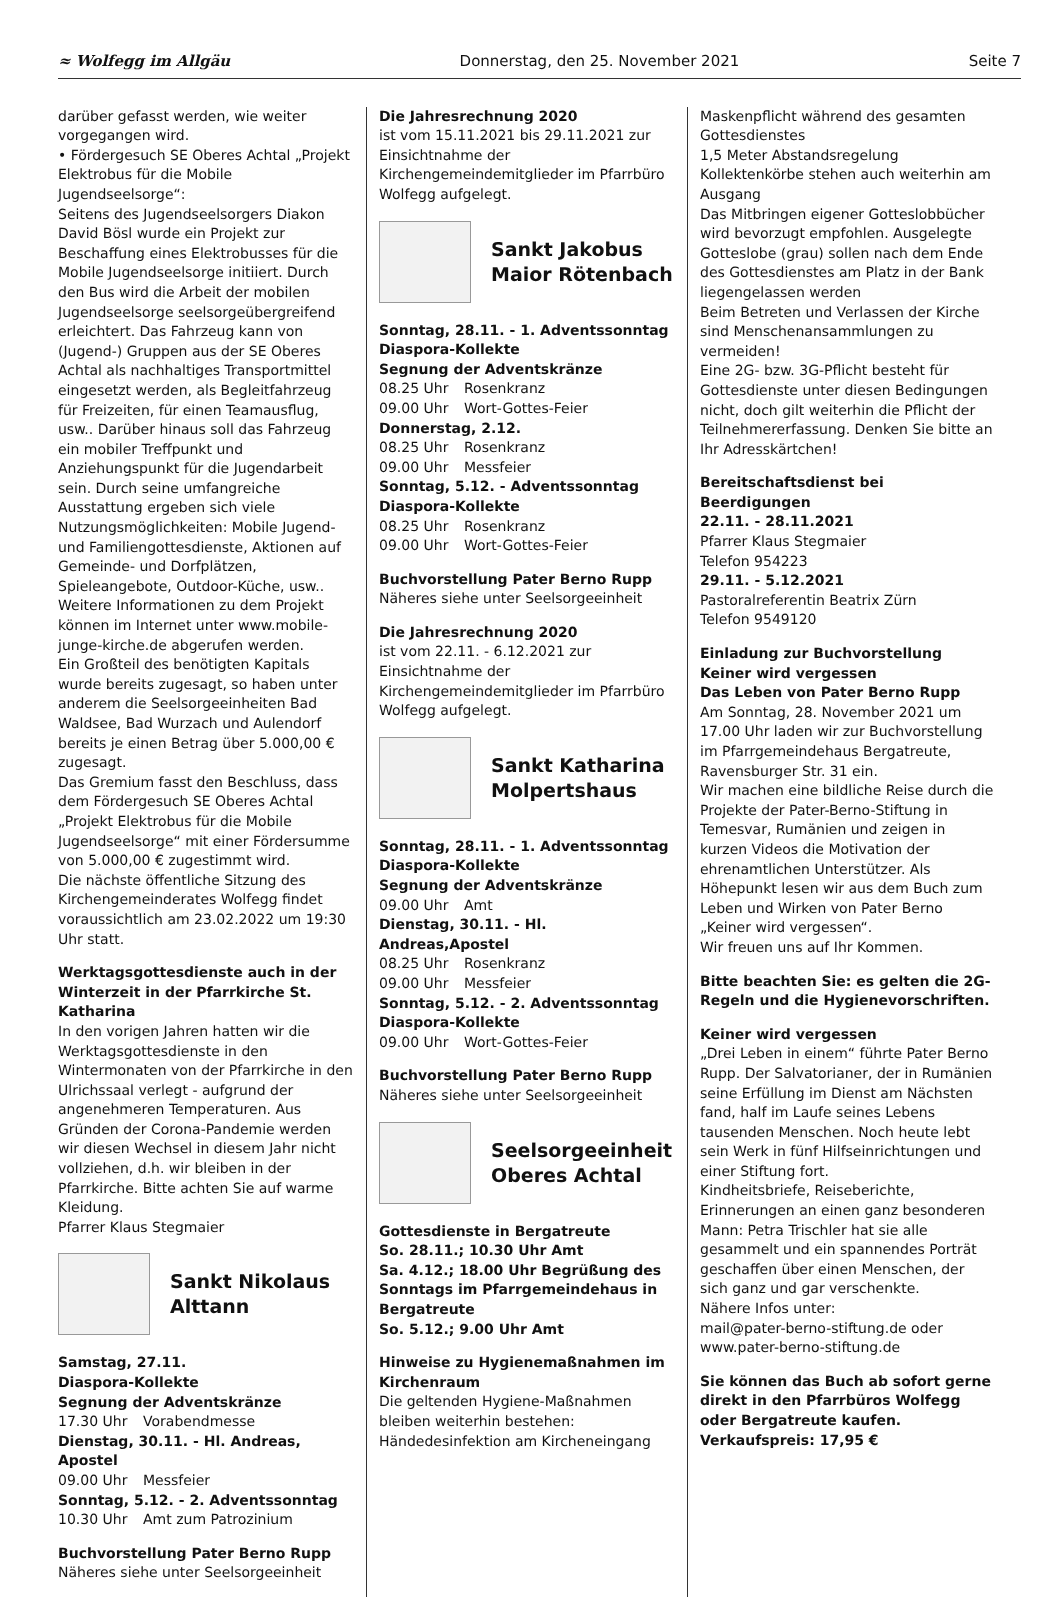≈ Wolfegg im Allgäu Donnerstag, den 25. November 2021 Seite 7
darüber gefasst werden, wie weiter vorgegangen wird.
• Fördergesuch SE Oberes Achtal „Projekt Elektrobus für die Mobile Jugendseelsorge“:
Seitens des Jugendseelsorgers Diakon David Bösl wurde ein Projekt zur Beschaffung eines Elektrobusses für die Mobile Jugendseelsorge initiiert. Durch den Bus wird die Arbeit der mobilen Jugendseelsorge seelsorgeübergreifend erleichtert. Das Fahrzeug kann von (Jugend-) Gruppen aus der SE Oberes Achtal als nachhaltiges Transportmittel eingesetzt werden, als Begleitfahrzeug für Freizeiten, für einen Teamausflug, usw.. Darüber hinaus soll das Fahrzeug ein mobiler Treffpunkt und Anziehungspunkt für die Jugendarbeit sein. Durch seine umfangreiche Ausstattung ergeben sich viele Nutzungsmöglichkeiten: Mobile Jugend- und Familiengottesdienste, Aktionen auf Gemeinde- und Dorfplätzen, Spieleangebote, Outdoor-Küche, usw.. Weitere Informationen zu dem Projekt können im Internet unter www.mobile-junge-kirche.de abgerufen werden.
Ein Großteil des benötigten Kapitals wurde bereits zugesagt, so haben unter anderem die Seelsorgeeinheiten Bad Waldsee, Bad Wurzach und Aulendorf bereits je einen Betrag über 5.000,00 € zugesagt.
Das Gremium fasst den Beschluss, dass dem Fördergesuch SE Oberes Achtal „Projekt Elektrobus für die Mobile Jugendseelsorge“ mit einer Fördersumme von 5.000,00 € zugestimmt wird.
Die nächste öffentliche Sitzung des Kirchengemeinderates Wolfegg findet voraussichtlich am 23.02.2022 um 19:30 Uhr statt.
Werktagsgottesdienste auch in der Winterzeit in der Pfarrkirche St. Katharina
In den vorigen Jahren hatten wir die Werktagsgottesdienste in den Wintermonaten von der Pfarrkirche in den Ulrichssaal verlegt - aufgrund der angenehmeren Temperaturen. Aus Gründen der Corona-Pandemie werden wir diesen Wechsel in diesem Jahr nicht vollziehen, d.h. wir bleiben in der Pfarrkirche. Bitte achten Sie auf warme Kleidung.
Pfarrer Klaus Stegmaier
Sankt Nikolaus
Alttann
Samstag, 27.11.
Diaspora-Kollekte
Segnung der Adventskränze
17.30 Uhr Vorabendmesse
Dienstag, 30.11. - Hl. Andreas, Apostel
09.00 Uhr Messfeier
Sonntag, 5.12. - 2. Adventssonntag
10.30 Uhr Amt zum Patrozinium
Buchvorstellung Pater Berno Rupp
Näheres siehe unter Seelsorgeeinheit
Die Jahresrechnung 2020
ist vom 15.11.2021 bis 29.11.2021 zur Einsichtnahme der Kirchengemeindemitglieder im Pfarrbüro Wolfegg aufgelegt.
Sankt Jakobus
Maior Rötenbach
Sonntag, 28.11. - 1. Adventssonntag
Diaspora-Kollekte
Segnung der Adventskränze
08.25 Uhr Rosenkranz
09.00 Uhr Wort-Gottes-Feier
Donnerstag, 2.12.
08.25 Uhr Rosenkranz
09.00 Uhr Messfeier
Sonntag, 5.12. - Adventssonntag
Diaspora-Kollekte
08.25 Uhr Rosenkranz
09.00 Uhr Wort-Gottes-Feier
Buchvorstellung Pater Berno Rupp
Näheres siehe unter Seelsorgeeinheit
Die Jahresrechnung 2020
ist vom 22.11. - 6.12.2021 zur Einsichtnahme der Kirchengemeindemitglieder im Pfarrbüro Wolfegg aufgelegt.
Sankt Katharina
Molpertshaus
Sonntag, 28.11. - 1. Adventssonntag
Diaspora-Kollekte
Segnung der Adventskränze
09.00 Uhr Amt
Dienstag, 30.11. - Hl. Andreas,Apostel
08.25 Uhr Rosenkranz
09.00 Uhr Messfeier
Sonntag, 5.12. - 2. Adventssonntag
Diaspora-Kollekte
09.00 Uhr Wort-Gottes-Feier
Buchvorstellung Pater Berno Rupp
Näheres siehe unter Seelsorgeeinheit
Seelsorgeeinheit
Oberes Achtal
Gottesdienste in Bergatreute
So. 28.11.; 10.30 Uhr Amt
Sa. 4.12.; 18.00 Uhr Begrüßung des Sonntags im Pfarrgemeindehaus in Bergatreute
So. 5.12.; 9.00 Uhr Amt
Hinweise zu Hygienemaßnahmen im Kirchenraum
Die geltenden Hygiene-Maßnahmen bleiben weiterhin bestehen:
Händedesinfektion am Kircheneingang
Maskenpflicht während des gesamten Gottesdienstes
1,5 Meter Abstandsregelung
Kollektenkörbe stehen auch weiterhin am Ausgang
Das Mitbringen eigener Gotteslobbücher wird bevorzugt empfohlen. Ausgelegte Gotteslobe (grau) sollen nach dem Ende des Gottesdienstes am Platz in der Bank liegengelassen werden
Beim Betreten und Verlassen der Kirche sind Menschenansammlungen zu vermeiden!
Eine 2G- bzw. 3G-Pflicht besteht für Gottesdienste unter diesen Bedingungen nicht, doch gilt weiterhin die Pflicht der Teilnehmererfassung. Denken Sie bitte an Ihr Adresskärtchen!
Bereitschaftsdienst bei Beerdigungen
22.11. - 28.11.2021
Pfarrer Klaus Stegmaier
Telefon 954223
29.11. - 5.12.2021
Pastoralreferentin Beatrix Zürn
Telefon 9549120
Einladung zur Buchvorstellung
Keiner wird vergessen
Das Leben von Pater Berno Rupp
Am Sonntag, 28. November 2021 um 17.00 Uhr laden wir zur Buchvorstellung im Pfarrgemeindehaus Bergatreute, Ravensburger Str. 31 ein.
Wir machen eine bildliche Reise durch die Projekte der Pater-Berno-Stiftung in Temesvar, Rumänien und zeigen in kurzen Videos die Motivation der ehrenamtlichen Unterstützer. Als Höhepunkt lesen wir aus dem Buch zum Leben und Wirken von Pater Berno „Keiner wird vergessen“.
Wir freuen uns auf Ihr Kommen.
Bitte beachten Sie: es gelten die 2G-Regeln und die Hygienevorschriften.
Keiner wird vergessen
„Drei Leben in einem“ führte Pater Berno Rupp. Der Salvatorianer, der in Rumänien seine Erfüllung im Dienst am Nächsten fand, half im Laufe seines Lebens tausenden Menschen. Noch heute lebt sein Werk in fünf Hilfseinrichtungen und einer Stiftung fort.
Kindheitsbriefe, Reiseberichte, Erinnerungen an einen ganz besonderen Mann: Petra Trischler hat sie alle gesammelt und ein spannendes Porträt geschaffen über einen Menschen, der sich ganz und gar verschenkte.
Nähere Infos unter:
mail@pater-berno-stiftung.de oder
www.pater-berno-stiftung.de
Sie können das Buch ab sofort gerne direkt in den Pfarrbüros Wolfegg oder Bergatreute kaufen. Verkaufspreis: 17,95 €